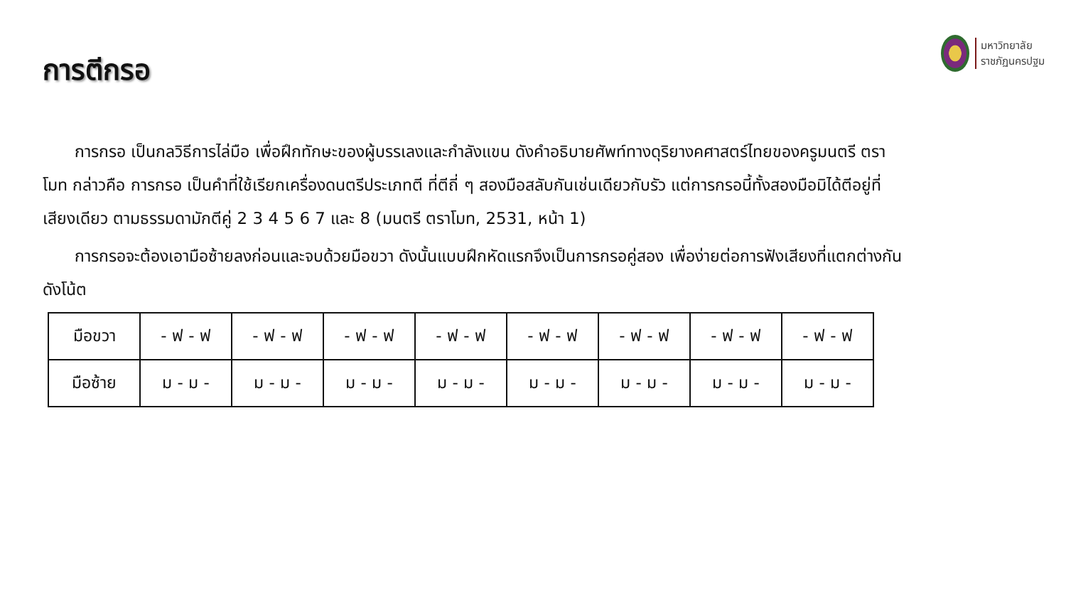การตีกรอ
มหาวิทยาลัย
ราชภัฏนครปฐม
การกรอ เป็นกลวิธีการไล่มือ เพื่อฝึกทักษะของผู้บรรเลงและกำลังแขน ดังคำอธิบายศัพท์ทางดุริยางคศาสตร์ไทยของครูมนตรี ตราโมท กล่าวคือ การกรอ เป็นคำที่ใช้เรียกเครื่องดนตรีประเภทตี ที่ตีถี่ ๆ สองมือสลับกันเช่นเดียวกับรัว แต่การกรอนี้ทั้งสองมือมิได้ตีอยู่ที่เสียงเดียว ตามธรรมดามักตีคู่ 2 3 4 5 6 7 และ 8 (มนตรี ตราโมท, 2531, หน้า 1)
การกรอจะต้องเอามือซ้ายลงก่อนและจบด้วยมือขวา ดังนั้นแบบฝึกหัดแรกจึงเป็นการกรอคู่สอง เพื่อง่ายต่อการฟังเสียงที่แตกต่างกันดังโน้ต
| มือขวา | - ฟ - ฟ | - ฟ - ฟ | - ฟ - ฟ | - ฟ - ฟ | - ฟ - ฟ | - ฟ - ฟ | - ฟ - ฟ | - ฟ - ฟ |
| มือซ้าย | ม - ม - | ม - ม - | ม - ม - | ม - ม - | ม - ม - | ม - ม - | ม - ม - | ม - ม - |